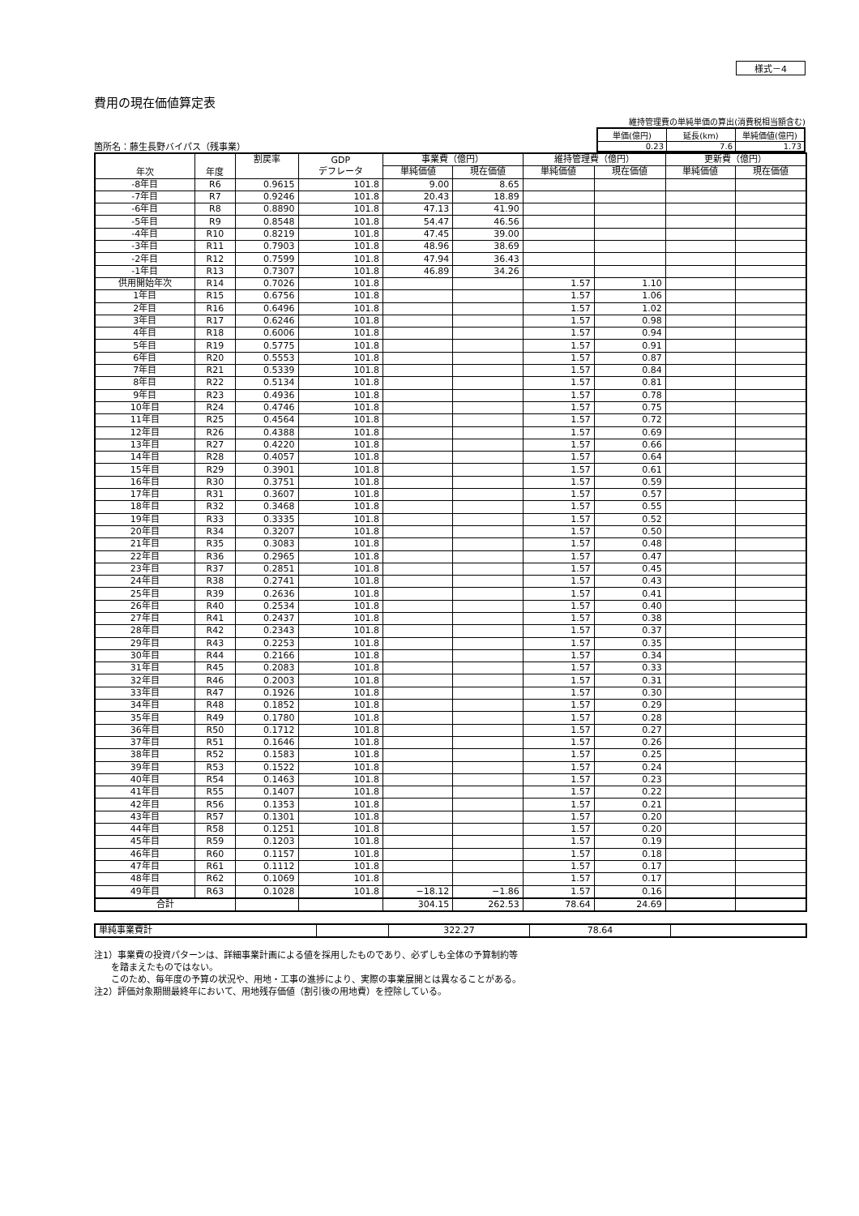様式－4
費用の現在価値算定表
箇所名：藤生長野バイパス（残事業）
維持管理費の単純単価の算出(消費税相当額含む)
| 単価(億円) | 延長(km) | 単純価値(億円) |
| 0.23 | 7.6 | 1.73 |
| 年次 | 年度 | 割戻率 | GDP デフレータ | 事業費（億円） | | 維持管理費（億円） | | 更新費（億円） | |
| --- | --- | --- | --- | --- | --- | --- | --- | --- | --- |
| | | | | 単純価値 | 現在価値 | 単純価値 | 現在価値 | 単純価値 | 現在価値 |
| -8年目 | R6 | 0.9615 | 101.8 | 9.00 | 8.65 | | | | |
| -7年目 | R7 | 0.9246 | 101.8 | 20.43 | 18.89 | | | | |
| -6年目 | R8 | 0.8890 | 101.8 | 47.13 | 41.90 | | | | |
| -5年目 | R9 | 0.8548 | 101.8 | 54.47 | 46.56 | | | | |
| -4年目 | R10 | 0.8219 | 101.8 | 47.45 | 39.00 | | | | |
| -3年目 | R11 | 0.7903 | 101.8 | 48.96 | 38.69 | | | | |
| -2年目 | R12 | 0.7599 | 101.8 | 47.94 | 36.43 | | | | |
| -1年目 | R13 | 0.7307 | 101.8 | 46.89 | 34.26 | | | | |
| 供用開始年次 | R14 | 0.7026 | 101.8 | | | 1.57 | 1.10 | | |
| 1年目 | R15 | 0.6756 | 101.8 | | | 1.57 | 1.06 | | |
| 2年目 | R16 | 0.6496 | 101.8 | | | 1.57 | 1.02 | | |
| 3年目 | R17 | 0.6246 | 101.8 | | | 1.57 | 0.98 | | |
| 4年目 | R18 | 0.6006 | 101.8 | | | 1.57 | 0.94 | | |
| 5年目 | R19 | 0.5775 | 101.8 | | | 1.57 | 0.91 | | |
| 6年目 | R20 | 0.5553 | 101.8 | | | 1.57 | 0.87 | | |
| 7年目 | R21 | 0.5339 | 101.8 | | | 1.57 | 0.84 | | |
| 8年目 | R22 | 0.5134 | 101.8 | | | 1.57 | 0.81 | | |
| 9年目 | R23 | 0.4936 | 101.8 | | | 1.57 | 0.78 | | |
| 10年目 | R24 | 0.4746 | 101.8 | | | 1.57 | 0.75 | | |
| 11年目 | R25 | 0.4564 | 101.8 | | | 1.57 | 0.72 | | |
| 12年目 | R26 | 0.4388 | 101.8 | | | 1.57 | 0.69 | | |
| 13年目 | R27 | 0.4220 | 101.8 | | | 1.57 | 0.66 | | |
| 14年目 | R28 | 0.4057 | 101.8 | | | 1.57 | 0.64 | | |
| 15年目 | R29 | 0.3901 | 101.8 | | | 1.57 | 0.61 | | |
| 16年目 | R30 | 0.3751 | 101.8 | | | 1.57 | 0.59 | | |
| 17年目 | R31 | 0.3607 | 101.8 | | | 1.57 | 0.57 | | |
| 18年目 | R32 | 0.3468 | 101.8 | | | 1.57 | 0.55 | | |
| 19年目 | R33 | 0.3335 | 101.8 | | | 1.57 | 0.52 | | |
| 20年目 | R34 | 0.3207 | 101.8 | | | 1.57 | 0.50 | | |
| 21年目 | R35 | 0.3083 | 101.8 | | | 1.57 | 0.48 | | |
| 22年目 | R36 | 0.2965 | 101.8 | | | 1.57 | 0.47 | | |
| 23年目 | R37 | 0.2851 | 101.8 | | | 1.57 | 0.45 | | |
| 24年目 | R38 | 0.2741 | 101.8 | | | 1.57 | 0.43 | | |
| 25年目 | R39 | 0.2636 | 101.8 | | | 1.57 | 0.41 | | |
| 26年目 | R40 | 0.2534 | 101.8 | | | 1.57 | 0.40 | | |
| 27年目 | R41 | 0.2437 | 101.8 | | | 1.57 | 0.38 | | |
| 28年目 | R42 | 0.2343 | 101.8 | | | 1.57 | 0.37 | | |
| 29年目 | R43 | 0.2253 | 101.8 | | | 1.57 | 0.35 | | |
| 30年目 | R44 | 0.2166 | 101.8 | | | 1.57 | 0.34 | | |
| 31年目 | R45 | 0.2083 | 101.8 | | | 1.57 | 0.33 | | |
| 32年目 | R46 | 0.2003 | 101.8 | | | 1.57 | 0.31 | | |
| 33年目 | R47 | 0.1926 | 101.8 | | | 1.57 | 0.30 | | |
| 34年目 | R48 | 0.1852 | 101.8 | | | 1.57 | 0.29 | | |
| 35年目 | R49 | 0.1780 | 101.8 | | | 1.57 | 0.28 | | |
| 36年目 | R50 | 0.1712 | 101.8 | | | 1.57 | 0.27 | | |
| 37年目 | R51 | 0.1646 | 101.8 | | | 1.57 | 0.26 | | |
| 38年目 | R52 | 0.1583 | 101.8 | | | 1.57 | 0.25 | | |
| 39年目 | R53 | 0.1522 | 101.8 | | | 1.57 | 0.24 | | |
| 40年目 | R54 | 0.1463 | 101.8 | | | 1.57 | 0.23 | | |
| 41年目 | R55 | 0.1407 | 101.8 | | | 1.57 | 0.22 | | |
| 42年目 | R56 | 0.1353 | 101.8 | | | 1.57 | 0.21 | | |
| 43年目 | R57 | 0.1301 | 101.8 | | | 1.57 | 0.20 | | |
| 44年目 | R58 | 0.1251 | 101.8 | | | 1.57 | 0.20 | | |
| 45年目 | R59 | 0.1203 | 101.8 | | | 1.57 | 0.19 | | |
| 46年目 | R60 | 0.1157 | 101.8 | | | 1.57 | 0.18 | | |
| 47年目 | R61 | 0.1112 | 101.8 | | | 1.57 | 0.17 | | |
| 48年目 | R62 | 0.1069 | 101.8 | | | 1.57 | 0.17 | | |
| 49年目 | R63 | 0.1028 | 101.8 | −18.12 | −1.86 | 1.57 | 0.16 | | |
| 合計 | | | | 304.15 | 262.53 | 78.64 | 24.69 | | |
| 単純事業費計 | | 322.27 | 78.64 | |
注1）事業費の投資パターンは、詳細事業計画による値を採用したものであり、必ずしも全体の予算制約等
を踏まえたものではない。
このため、毎年度の予算の状況や、用地・工事の進捗により、実際の事業展開とは異なることがある。
注2）評価対象期間最終年において、用地残存価値（割引後の用地費）を控除している。